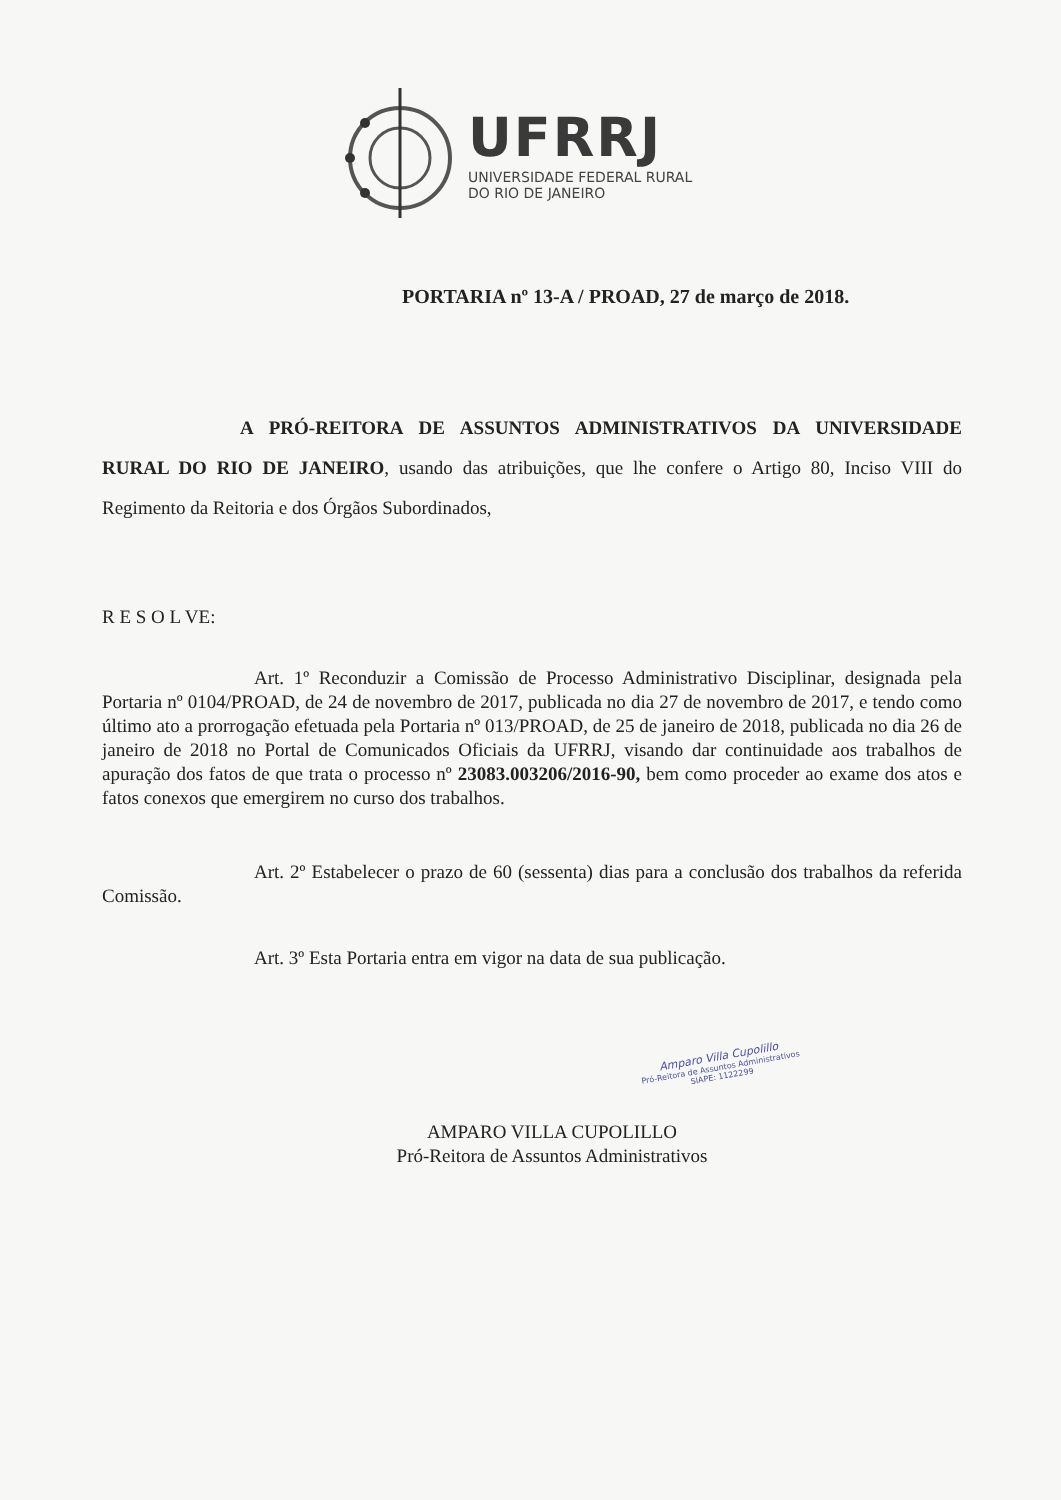UFRRJ
UNIVERSIDADE FEDERAL RURAL
DO RIO DE JANEIRO
PORTARIA nº 13-A / PROAD, 27 de março de 2018.
A PRÓ-REITORA DE ASSUNTOS ADMINISTRATIVOS DA UNIVERSIDADE RURAL DO RIO DE JANEIRO, usando das atribuições, que lhe confere o Artigo 80, Inciso VIII do Regimento da Reitoria e dos Órgãos Subordinados,
R E S O L VE:
Art. 1º Reconduzir a Comissão de Processo Administrativo Disciplinar, designada pela Portaria nº 0104/PROAD, de 24 de novembro de 2017, publicada no dia 27 de novembro de 2017, e tendo como último ato a prorrogação efetuada pela Portaria nº 013/PROAD, de 25 de janeiro de 2018, publicada no dia 26 de janeiro de 2018 no Portal de Comunicados Oficiais da UFRRJ, visando dar continuidade aos trabalhos de apuração dos fatos de que trata o processo nº 23083.003206/2016-90, bem como proceder ao exame dos atos e fatos conexos que emergirem no curso dos trabalhos.
Art. 2º Estabelecer o prazo de 60 (sessenta) dias para a conclusão dos trabalhos da referida Comissão.
Art. 3º Esta Portaria entra em vigor na data de sua publicação.
AMPARO VILLA CUPOLILLO
Pró-Reitora de Assuntos Administrativos
Amparo Villa Cupolillo
Pró-Reitora de Assuntos Administrativos
SIAPE: 1122299